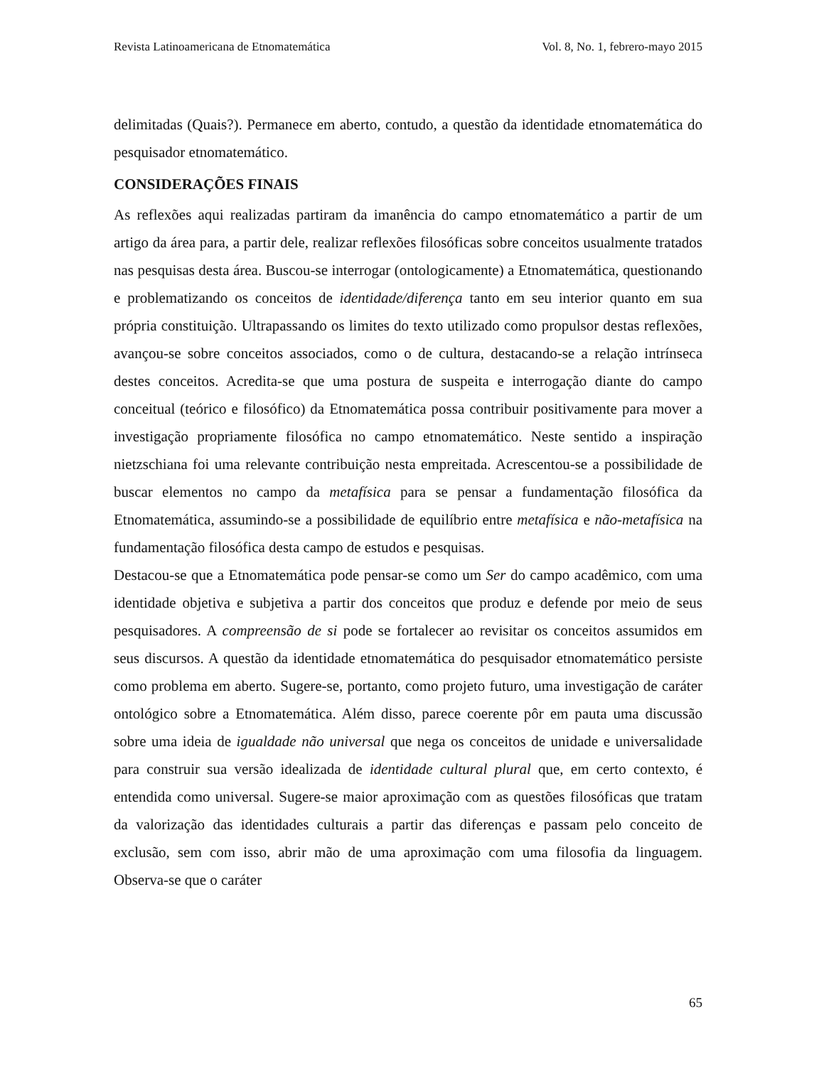Revista Latinoamericana de Etnomatemática Vol. 8, No. 1, febrero-mayo 2015
delimitadas (Quais?). Permanece em aberto, contudo, a questão da identidade etnomatemática do pesquisador etnomatemático.
CONSIDERAÇÕES FINAIS
As reflexões aqui realizadas partiram da imanência do campo etnomatemático a partir de um artigo da área para, a partir dele, realizar reflexões filosóficas sobre conceitos usualmente tratados nas pesquisas desta área. Buscou-se interrogar (ontologicamente) a Etnomatemática, questionando e problematizando os conceitos de identidade/diferença tanto em seu interior quanto em sua própria constituição. Ultrapassando os limites do texto utilizado como propulsor destas reflexões, avançou-se sobre conceitos associados, como o de cultura, destacando-se a relação intrínseca destes conceitos. Acredita-se que uma postura de suspeita e interrogação diante do campo conceitual (teórico e filosófico) da Etnomatemática possa contribuir positivamente para mover a investigação propriamente filosófica no campo etnomatemático. Neste sentido a inspiração nietzschiana foi uma relevante contribuição nesta empreitada. Acrescentou-se a possibilidade de buscar elementos no campo da metafísica para se pensar a fundamentação filosófica da Etnomatemática, assumindo-se a possibilidade de equilíbrio entre metafísica e não-metafísica na fundamentação filosófica desta campo de estudos e pesquisas.
Destacou-se que a Etnomatemática pode pensar-se como um Ser do campo acadêmico, com uma identidade objetiva e subjetiva a partir dos conceitos que produz e defende por meio de seus pesquisadores. A compreensão de si pode se fortalecer ao revisitar os conceitos assumidos em seus discursos. A questão da identidade etnomatemática do pesquisador etnomatemático persiste como problema em aberto. Sugere-se, portanto, como projeto futuro, uma investigação de caráter ontológico sobre a Etnomatemática. Além disso, parece coerente pôr em pauta uma discussão sobre uma ideia de igualdade não universal que nega os conceitos de unidade e universalidade para construir sua versão idealizada de identidade cultural plural que, em certo contexto, é entendida como universal. Sugere-se maior aproximação com as questões filosóficas que tratam da valorização das identidades culturais a partir das diferenças e passam pelo conceito de exclusão, sem com isso, abrir mão de uma aproximação com uma filosofia da linguagem. Observa-se que o caráter
65